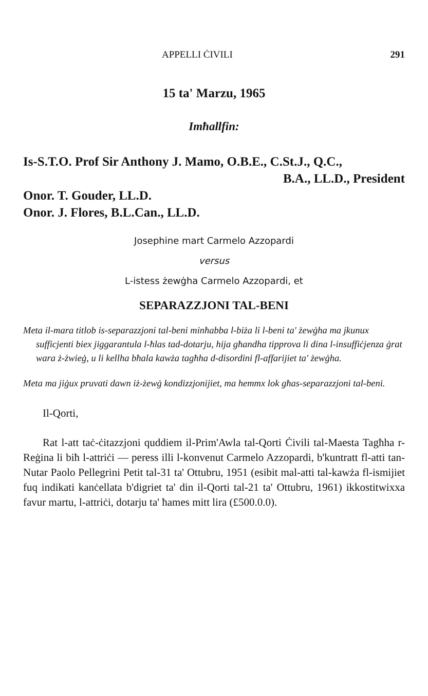APPELLI ĊIVILI 291
15 ta' Marzu, 1965
Imħallfin:
Is-S.T.O. Prof Sir Anthony J. Mamo, O.B.E., C.St.J., Q.C.,
B.A., LL.D., President
Onor. T. Gouder, LL.D.
Onor. J. Flores, B.L.Can., LL.D.
Josephine mart Carmelo Azzopardi
versus
L-istess żewġha Carmelo Azzopardi, et
SEPARAZZJONI TAL-BENI
Meta il-mara titlob is-separazzjoni tal-beni minħabba l-biża li l-beni ta' żewġha ma jkunux sufficjenti biex jiggarantula l-ħlas tad-dotarju, hija għandha tipprova li dina l-insuffiċjenza ġrat wara ż-żwieġ, u li kellha bħala kawża tagħha d-disordini fl-affarijiet ta' żewġha.
Meta ma jiġux pruvati dawn iż-żewġ kondizzjonijiet, ma hemmx lok għas-separazzjoni tal-beni.
Il-Qorti,
Rat l-att taċ-ċitazzjoni quddiem il-Prim'Awla tal-Qorti Ċivili tal-Maesta Tagħha r-Reġina li biħ l-attriċi — peress illi l-konvenut Carmelo Azzopardi, b'kuntratt fl-atti tan-Nutar Paolo Pellegrini Petit tal-31 ta' Ottubru, 1951 (esibit mal-atti tal-kawża fl-ismijiet fuq indikati kanċellata b'digriet ta' din il-Qorti tal-21 ta' Ottubru, 1961) ikkostitwixxa favur martu, l-attriċi, dotarju ta' ħames mitt lira (£500.0.0).